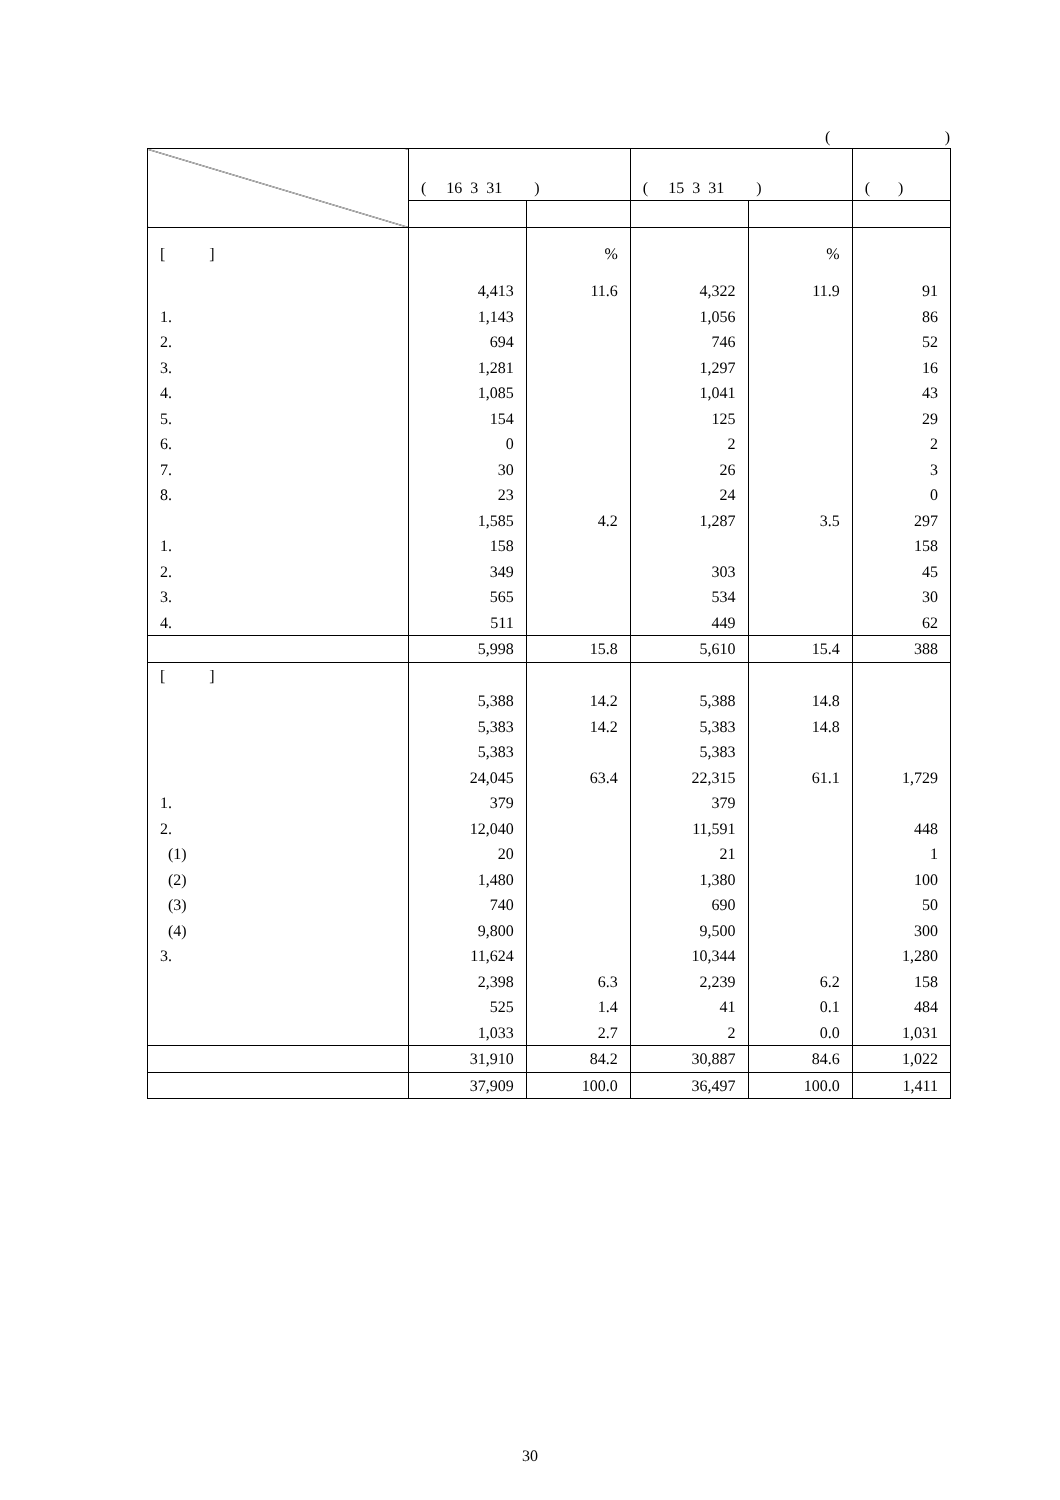()
| | ( 16 3 31 ) | | ( 15 3 31 ) | | ( ) |
| --- | --- | --- | --- | --- | --- |
| [ ] | | % | | % | |
| | 4,413 | 11.6 | 4,322 | 11.9 | 91 |
| 1. | 1,143 | | 1,056 | | 86 |
| 2. | 694 | | 746 | | 52 |
| 3. | 1,281 | | 1,297 | | 16 |
| 4. | 1,085 | | 1,041 | | 43 |
| 5. | 154 | | 125 | | 29 |
| 6. | 0 | | 2 | | 2 |
| 7. | 30 | | 26 | | 3 |
| 8. | 23 | | 24 | | 0 |
| | 1,585 | 4.2 | 1,287 | 3.5 | 297 |
| 1. | 158 | | | | 158 |
| 2. | 349 | | 303 | | 45 |
| 3. | 565 | | 534 | | 30 |
| 4. | 511 | | 449 | | 62 |
| | 5,998 | 15.8 | 5,610 | 15.4 | 388 |
| [ ] | | | | | |
| | 5,388 | 14.2 | 5,388 | 14.8 | |
| | 5,383 | 14.2 | 5,383 | 14.8 | |
| | 5,383 | | 5,383 | | |
| | 24,045 | 63.4 | 22,315 | 61.1 | 1,729 |
| 1. | 379 | | 379 | | |
| 2. | 12,040 | | 11,591 | | 448 |
| (1) | 20 | | 21 | | 1 |
| (2) | 1,480 | | 1,380 | | 100 |
| (3) | 740 | | 690 | | 50 |
| (4) | 9,800 | | 9,500 | | 300 |
| 3. | 11,624 | | 10,344 | | 1,280 |
| | 2,398 | 6.3 | 2,239 | 6.2 | 158 |
| | 525 | 1.4 | 41 | 0.1 | 484 |
| | 1,033 | 2.7 | 2 | 0.0 | 1,031 |
| | 31,910 | 84.2 | 30,887 | 84.6 | 1,022 |
| | 37,909 | 100.0 | 36,497 | 100.0 | 1,411 |
30